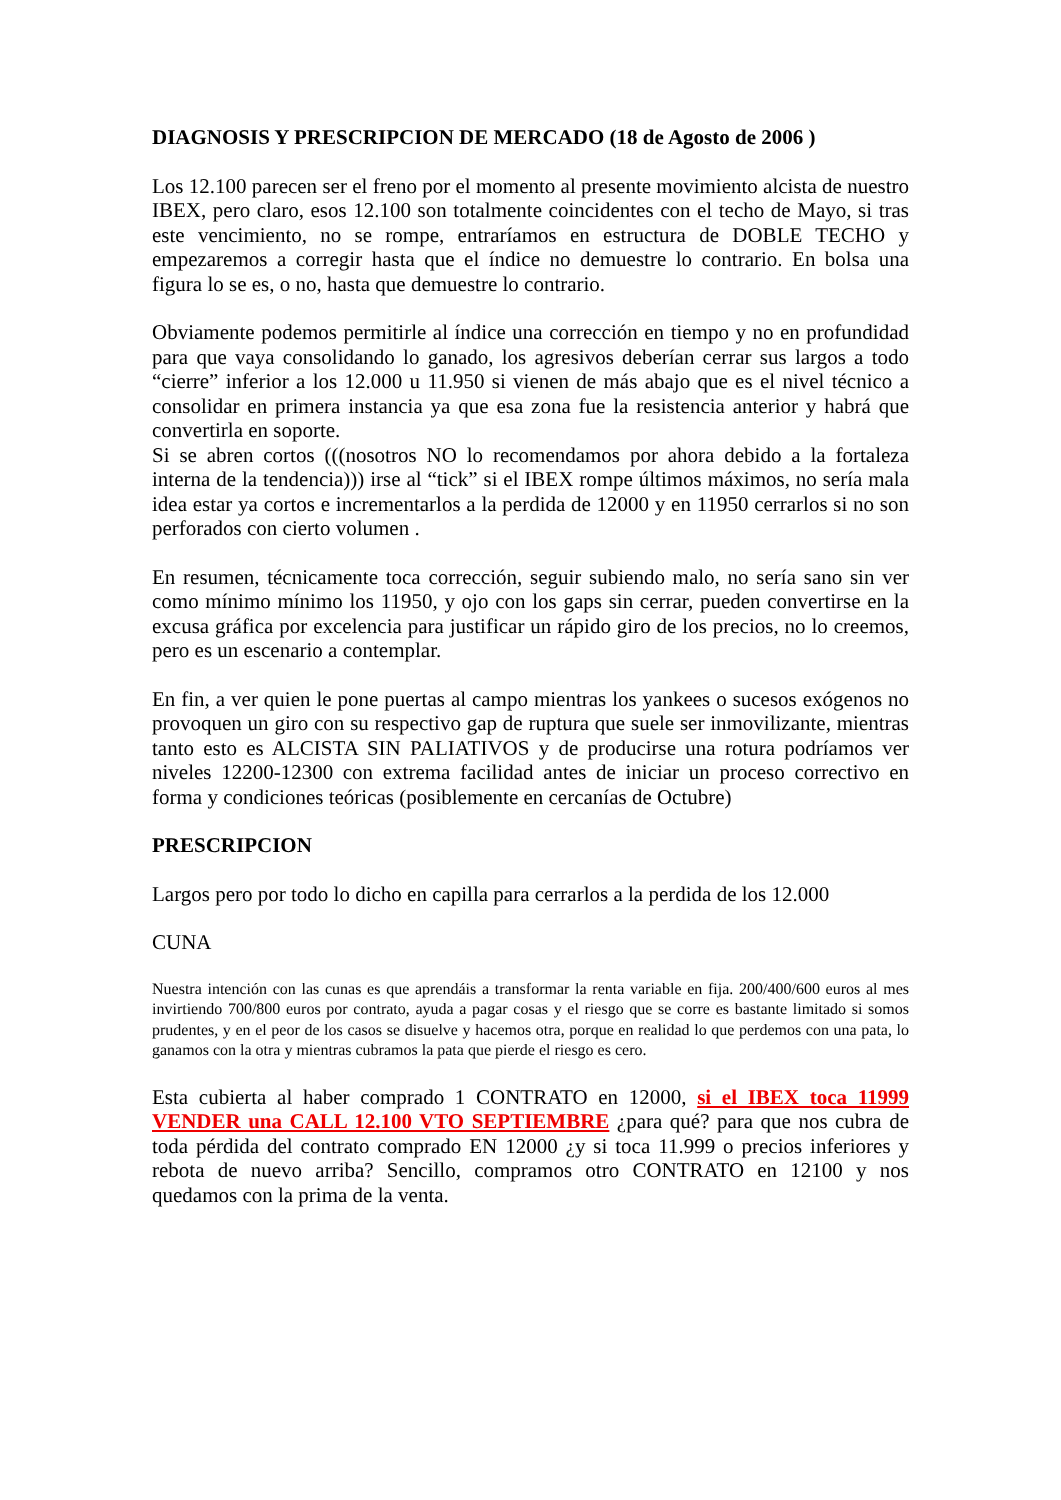DIAGNOSIS Y PRESCRIPCION DE MERCADO (18 de Agosto de 2006 )
Los 12.100 parecen ser el freno por el momento al presente movimiento alcista de nuestro IBEX, pero claro, esos 12.100 son totalmente coincidentes con el techo de Mayo, si tras este vencimiento, no se rompe, entraríamos en estructura de DOBLE TECHO y empezaremos a corregir hasta que el índice no demuestre lo contrario. En bolsa una figura lo se es, o no, hasta que demuestre lo contrario.
Obviamente podemos permitirle al índice una corrección en tiempo y no en profundidad para que vaya consolidando lo ganado, los agresivos deberían cerrar sus largos a todo “cierre” inferior a los 12.000 u 11.950 si vienen de más abajo que es el nivel técnico a consolidar en primera instancia ya que esa zona fue la resistencia anterior y habrá que convertirla en soporte.
Si se abren cortos (((nosotros NO lo recomendamos por ahora debido a la fortaleza interna de la tendencia))) irse al “tick” si el IBEX rompe últimos máximos, no sería mala idea estar ya cortos e incrementarlos a la perdida de 12000 y en 11950 cerrarlos si no son perforados con cierto volumen .
En resumen, técnicamente toca corrección, seguir subiendo malo, no sería sano sin ver como mínimo mínimo los 11950, y ojo con los gaps sin cerrar, pueden convertirse en la excusa gráfica por excelencia para justificar un rápido giro de los precios, no lo creemos, pero es un escenario a contemplar.
En fin, a ver quien le pone puertas al campo mientras los yankees o sucesos exógenos no provoquen un giro con su respectivo gap de ruptura que suele ser inmovilizante, mientras tanto esto es ALCISTA SIN PALIATIVOS y de producirse una rotura podríamos ver niveles 12200-12300 con extrema facilidad antes de iniciar un proceso correctivo en forma y condiciones teóricas (posiblemente en cercanías de Octubre)
PRESCRIPCION
Largos pero por todo lo dicho en capilla para cerrarlos a la perdida de los 12.000
CUNA
Nuestra intención con las cunas es que aprendáis a transformar la renta variable en fija. 200/400/600 euros al mes invirtiendo 700/800 euros por contrato, ayuda a pagar cosas y el riesgo que se corre es bastante limitado si somos prudentes, y en el peor de los casos se disuelve y hacemos otra, porque en realidad lo que perdemos con una pata, lo ganamos con la otra y mientras cubramos la pata que pierde el riesgo es cero.
Esta cubierta al haber comprado 1 CONTRATO en 12000, si el IBEX toca 11999 VENDER una CALL 12.100 VTO SEPTIEMBRE ¿para qué? para que nos cubra de toda pérdida del contrato comprado EN 12000 ¿y si toca 11.999 o precios inferiores y rebota de nuevo arriba? Sencillo, compramos otro CONTRATO en 12100 y nos quedamos con la prima de la venta.